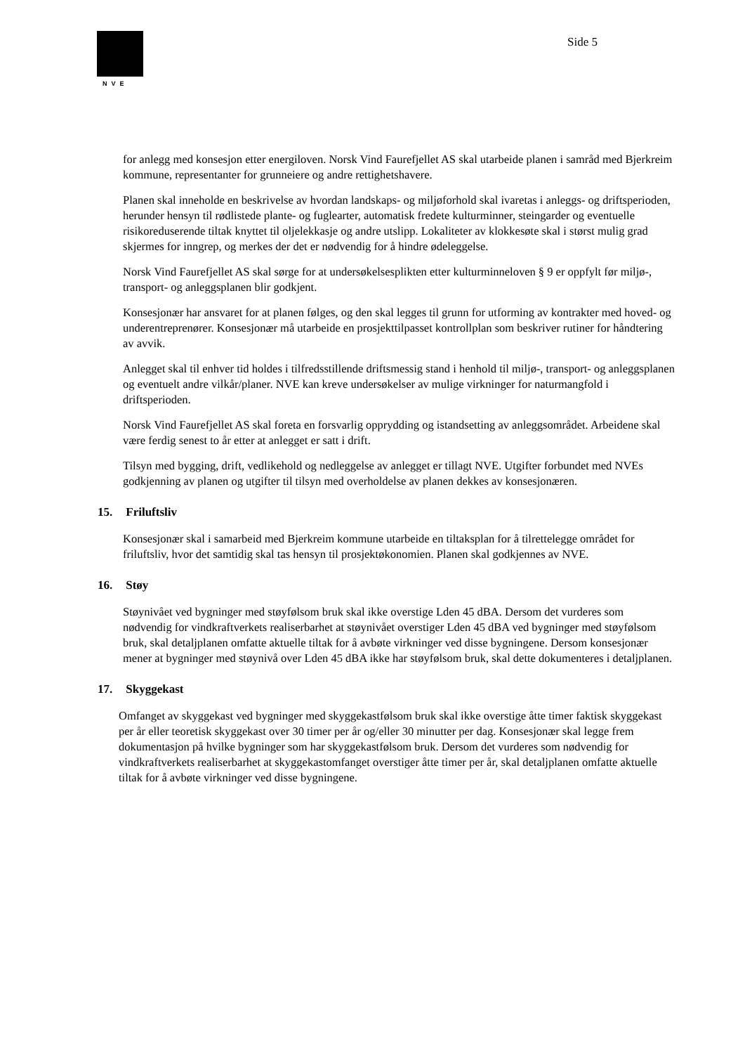NVE
Side 5
for anlegg med konsesjon etter energiloven. Norsk Vind Faurefjellet AS skal utarbeide planen i samråd med Bjerkreim kommune, representanter for grunneiere og andre rettighetshavere.
Planen skal inneholde en beskrivelse av hvordan landskaps- og miljøforhold skal ivaretas i anleggs- og driftsperioden, herunder hensyn til rødlistede plante- og fuglearter, automatisk fredete kulturminner, steingarder og eventuelle risikoreduserende tiltak knyttet til oljelekkasje og andre utslipp. Lokaliteter av klokkesøte skal i størst mulig grad skjermes for inngrep, og merkes der det er nødvendig for å hindre ødeleggelse.
Norsk Vind Faurefjellet AS skal sørge for at undersøkelsesplikten etter kulturminneloven § 9 er oppfylt før miljø-, transport- og anleggsplanen blir godkjent.
Konsesjonær har ansvaret for at planen følges, og den skal legges til grunn for utforming av kontrakter med hoved- og underentreprenører. Konsesjonær må utarbeide en prosjekttilpasset kontrollplan som beskriver rutiner for håndtering av avvik.
Anlegget skal til enhver tid holdes i tilfredsstillende driftsmessig stand i henhold til miljø-, transport- og anleggsplanen og eventuelt andre vilkår/planer. NVE kan kreve undersøkelser av mulige virkninger for naturmangfold i driftsperioden.
Norsk Vind Faurefjellet AS skal foreta en forsvarlig opprydding og istandsetting av anleggsområdet. Arbeidene skal være ferdig senest to år etter at anlegget er satt i drift.
Tilsyn med bygging, drift, vedlikehold og nedleggelse av anlegget er tillagt NVE. Utgifter forbundet med NVEs godkjenning av planen og utgifter til tilsyn med overholdelse av planen dekkes av konsesjonæren.
15. Friluftsliv
Konsesjonær skal i samarbeid med Bjerkreim kommune utarbeide en tiltaksplan for å tilrettelegge området for friluftsliv, hvor det samtidig skal tas hensyn til prosjektøkonomien. Planen skal godkjennes av NVE.
16. Støy
Støynivået ved bygninger med støyfølsom bruk skal ikke overstige Lden 45 dBA. Dersom det vurderes som nødvendig for vindkraftverkets realiserbarhet at støynivået overstiger Lden 45 dBA ved bygninger med støyfølsom bruk, skal detaljplanen omfatte aktuelle tiltak for å avbøte virkninger ved disse bygningene. Dersom konsesjonær mener at bygninger med støynivå over Lden 45 dBA ikke har støyfølsom bruk, skal dette dokumenteres i detaljplanen.
17. Skyggekast
Omfanget av skyggekast ved bygninger med skyggekastfølsom bruk skal ikke overstige åtte timer faktisk skyggekast per år eller teoretisk skyggekast over 30 timer per år og/eller 30 minutter per dag. Konsesjonær skal legge frem dokumentasjon på hvilke bygninger som har skyggekastfølsom bruk. Dersom det vurderes som nødvendig for vindkraftverkets realiserbarhet at skyggekastomfanget overstiger åtte timer per år, skal detaljplanen omfatte aktuelle tiltak for å avbøte virkninger ved disse bygningene.